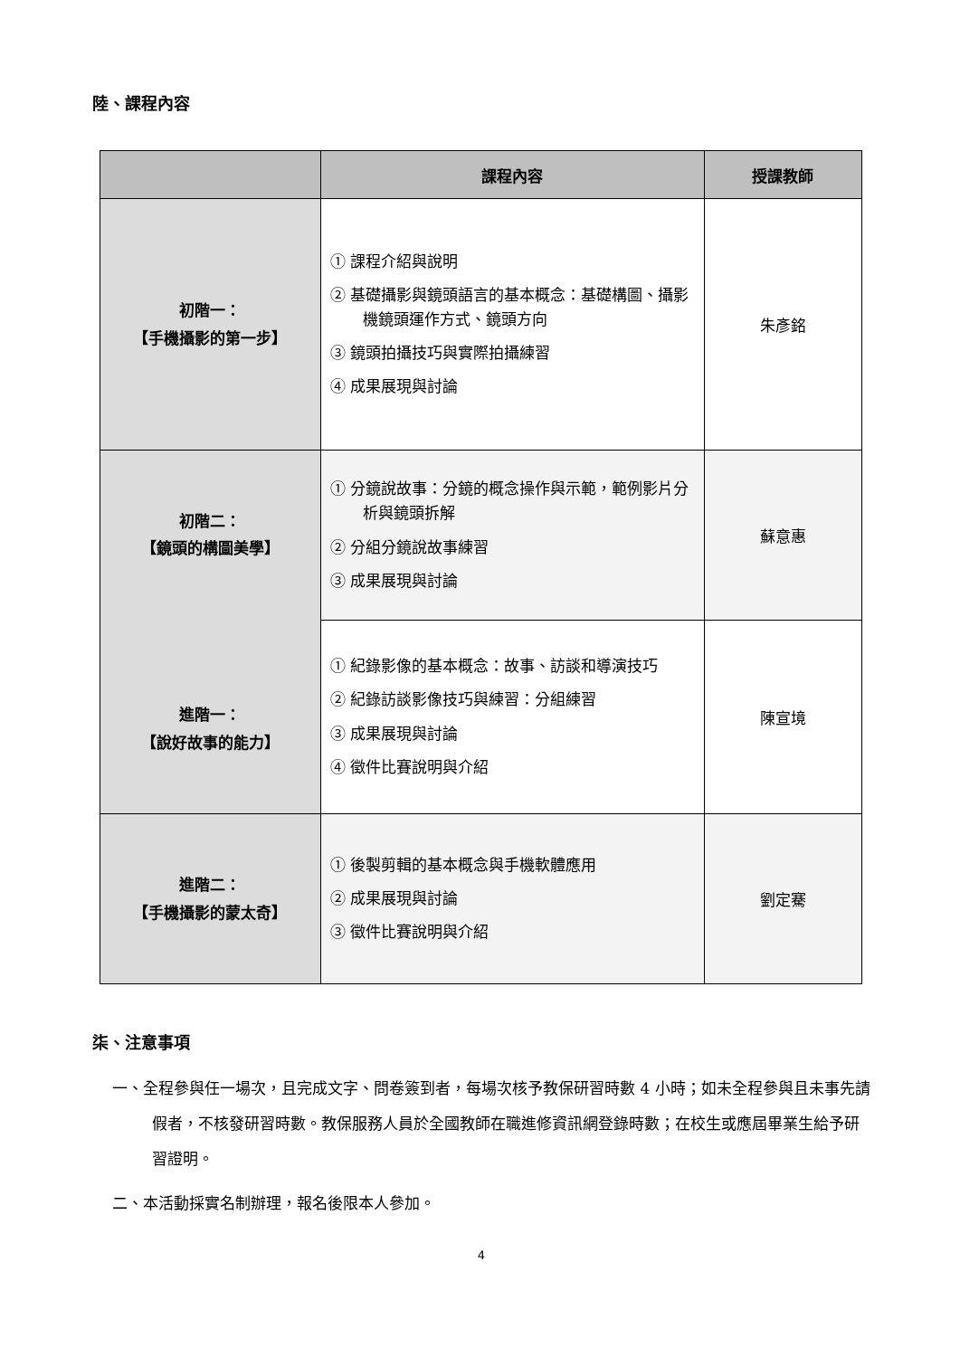陸、課程內容
| | 課程內容 | 授課教師 |
| --- | --- | --- |
| 初階一： 【手機攝影的第一步】 | ① 課程介紹與說明 ② 基礎攝影與鏡頭語言的基本概念：基礎構圖、攝影機鏡頭運作方式、鏡頭方向 ③ 鏡頭拍攝技巧與實際拍攝練習 ④ 成果展現與討論 | 朱彥銘 |
| 初階二： 【鏡頭的構圖美學】 進階一： 【說好故事的能力】 | ① 分鏡說故事：分鏡的概念操作與示範，範例影片分析與鏡頭拆解 ② 分組分鏡說故事練習 ③ 成果展現與討論 | 蘇意惠 |
| | ① 紀錄影像的基本概念：故事、訪談和導演技巧 ② 紀錄訪談影像技巧與練習：分組練習 ③ 成果展現與討論 ④ 徵件比賽說明與介紹 | 陳宣境 |
| 進階二： 【手機攝影的蒙太奇】 | ① 後製剪輯的基本概念與手機軟體應用 ② 成果展現與討論 ③ 徵件比賽說明與介紹 | 劉定騫 |
柒、注意事項
一、全程參與任一場次，且完成文字、問卷簽到者，每場次核予教保研習時數 4 小時；如未全程參與且未事先請假者，不核發研習時數。教保服務人員於全國教師在職進修資訊網登錄時數；在校生或應屆畢業生給予研習證明。
二、本活動採實名制辦理，報名後限本人參加。
4